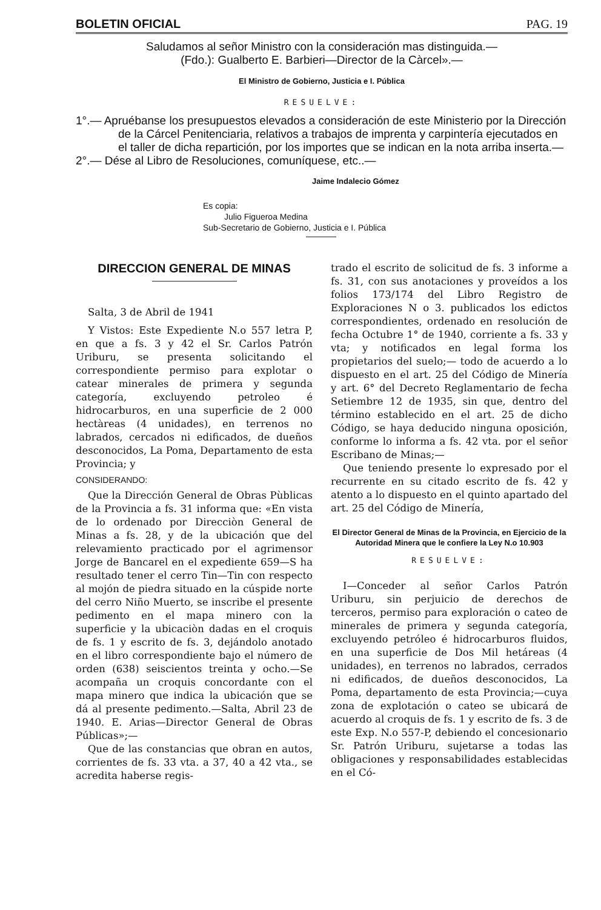BOLETIN OFICIAL PAG. 19
Saludamos al señor Ministro con la consideración mas distinguida.—
(Fdo.): Gualberto E. Barbieri—Director de la Càrcel».—
El Ministro de Gobierno, Justicia e I. Pública
RESUELVE:
1°.— Apruébanse los presupuestos elevados a consideración de este Ministerio por la Dirección de la Cárcel Penitenciaria, relativos a trabajos de imprenta y carpintería ejecutados en el taller de dicha repartición, por los importes que se indican en la nota arriba inserta.—
2°.— Dése al Libro de Resoluciones, comuníquese, etc..—
Jaime Indalecio Gómez
Es copia:
Julio Figueroa Medina
Sub-Secretario de Gobierno, Justicia e I. Pública
DIRECCION GENERAL DE MINAS
Salta, 3 de Abril de 1941
Y Vistos: Este Expediente N.o 557 letra P, en que a fs. 3 y 42 el Sr. Carlos Patrón Uriburu, se presenta solicitando el correspondiente permiso para explotar o catear minerales de primera y segunda categoría, excluyendo petroleo é hidrocarburos, en una superficie de 2 000 hectàreas (4 unidades), en terrenos no labrados, cercados ni edificados, de dueños desconocidos, La Poma, Departamento de esta Provincia; y
CONSIDERANDO:
Que la Dirección General de Obras Pùblicas de la Provincia a fs. 31 informa que: «En vista de lo ordenado por Direcciòn General de Minas a fs. 28, y de la ubicación que del relevamiento practicado por el agrimensor Jorge de Bancarel en el expediente 659—S ha resultado tener el cerro Tin—Tin con respecto al mojón de piedra situado en la cúspide norte del cerro Niño Muerto, se inscribe el presente pedimento en el mapa minero con la superficie y la ubicaciòn dadas en el croquis de fs. 1 y escrito de fs. 3, dejándolo anotado en el libro correspondiente bajo el número de orden (638) seiscientos treinta y ocho.—Se acompaña un croquis concordante con el mapa minero que indica la ubicación que se dá al presente pedimento.—Salta, Abril 23 de 1940. E. Arias—Director General de Obras Públicas»;—
Que de las constancias que obran en autos, corrientes de fs. 33 vta. a 37, 40 a 42 vta., se acredita haberse regis-
trado el escrito de solicitud de fs. 3 informe a fs. 31, con sus anotaciones y proveídos a los folios 173/174 del Libro Registro de Exploraciones N o 3. publicados los edictos correspondientes, ordenado en resolución de fecha Octubre 1° de 1940, corriente a fs. 33 y vta; y notificados en legal forma los propietarios del suelo;— todo de acuerdo a lo dispuesto en el art. 25 del Código de Minería y art. 6° del Decreto Reglamentario de fecha Setiembre 12 de 1935, sin que, dentro del término establecido en el art. 25 de dicho Código, se haya deducido ninguna oposición, conforme lo informa a fs. 42 vta. por el señor Escribano de Minas;—
Que teniendo presente lo expresado por el recurrente en su citado escrito de fs. 42 y atento a lo dispuesto en el quinto apartado del art. 25 del Código de Minería,
El Director General de Minas de la Provincia, en Ejercicio de la Autoridad Minera que le confiere la Ley N.o 10.903
RESUELVE:
I—Conceder al señor Carlos Patrón Uriburu, sin perjuicio de derechos de terceros, permiso para exploración o cateo de minerales de primera y segunda categoría, excluyendo petróleo é hidrocarburos fluidos, en una superficie de Dos Mil hetáreas (4 unidades), en terrenos no labrados, cerrados ni edificados, de dueños desconocidos, La Poma, departamento de esta Provincia;—cuya zona de explotación o cateo se ubicará de acuerdo al croquis de fs. 1 y escrito de fs. 3 de este Exp. N.o 557-P, debiendo el concesionario Sr. Patrón Uriburu, sujetarse a todas las obligaciones y responsabilidades establecidas en el Có-